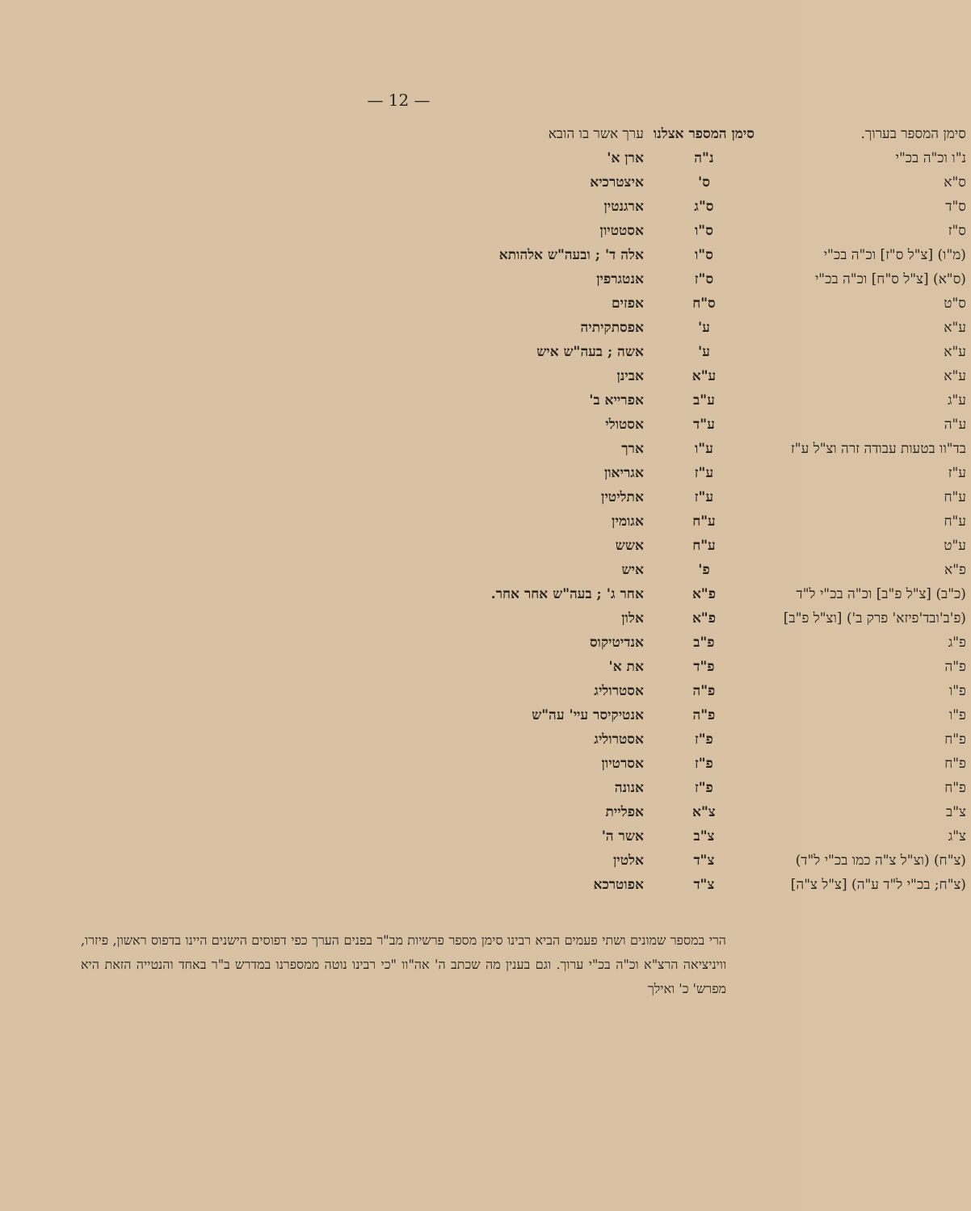— 12 —
| סימן המספר בערוך. | סימן המספר אצלנו | ערך אשר בו הובא |
| --- | --- | --- |
| נ"ו וכ"ה בכ"י | נ"ה | ארן א' |
| ס"א | ס' | איצטרכיא |
| ס"ד | ס"ג | ארגנטין |
| ס"ז | ס"ו | אסטטיון |
| (מ"ו) [צ"ל ס"ז] וכ"ה בכ"י | ס"ו | אלה ד' ; ובעה"ש אלהותא |
| (ס"א) [צ"ל ס"ח] וכ"ה בכ"י | ס"ז | אנטגרפין |
| ס"ט | ס"ח | אפזים |
| ע"א | ע' | אפסתקיתיה |
| ע"א | ע' | אשה ; בעה"ש איש |
| ע"א | ע"א | אבינן |
| ע"ג | ע"ב | אפרייא ב' |
| ע"ה | ע"ד | אסטולי |
| בד"וו בטעות עבודה זרה וצ"ל ע"ז | ע"ו | ארך |
| ע"ז | ע"ז | אגריאון |
| ע"ח | ע"ז | אתליטין |
| ע"ח | ע"ח | אגומין |
| ע"ט | ע"ח | אשש |
| פ"א | פ' | איש |
| (כ"ב) [צ"ל פ"ב] וכ"ה בכ"י ל"ד | פ"א | אחר ג' ; בעה"ש אחר אחר. |
| (פ'ב'ובד'פיזא' פרק ב') [וצ"ל פ"ב] | פ"א | אלון |
| פ"ג | פ"ב | אנדיטיקוס |
| פ"ה | פ"ד | את א' |
| פ"ו | פ"ה | אסטרוליג |
| פ"ו | פ"ה | אנטיקיסר עיי' עה"ש |
| פ"ח | פ"ז | אסטרוליג |
| פ"ח | פ"ז | אסרטיון |
| פ"ח | פ"ז | אנונה |
| צ"ב | צ"א | אפליית |
| צ"ג | צ"ב | אשר ה' |
| (צ"ח) (וצ"ל צ"ה כמו בכ"י ל"ד) | צ"ד | אלטין |
| (צ"ח; בכ"י ל"ד ע"ה) [צ"ל צ"ה] | צ"ד | אפוטרכא |
הרי במספר שמונים ושתי פעמים הביא רבינו סימן מספר פרשיות מב"ר בפנים הערך כפי דפוסים הישנים היינו בדפוס ראשון, פיזרו, וויניציאה הרצ"א וכ"ה בכ"י ערוך. וגם בענין מה שכתב ה' אה"וו "כי רבינו נוטה ממספרנו במדרש ב"ר באחד והנטייה הזאת היא מפרש' כ' ואילך